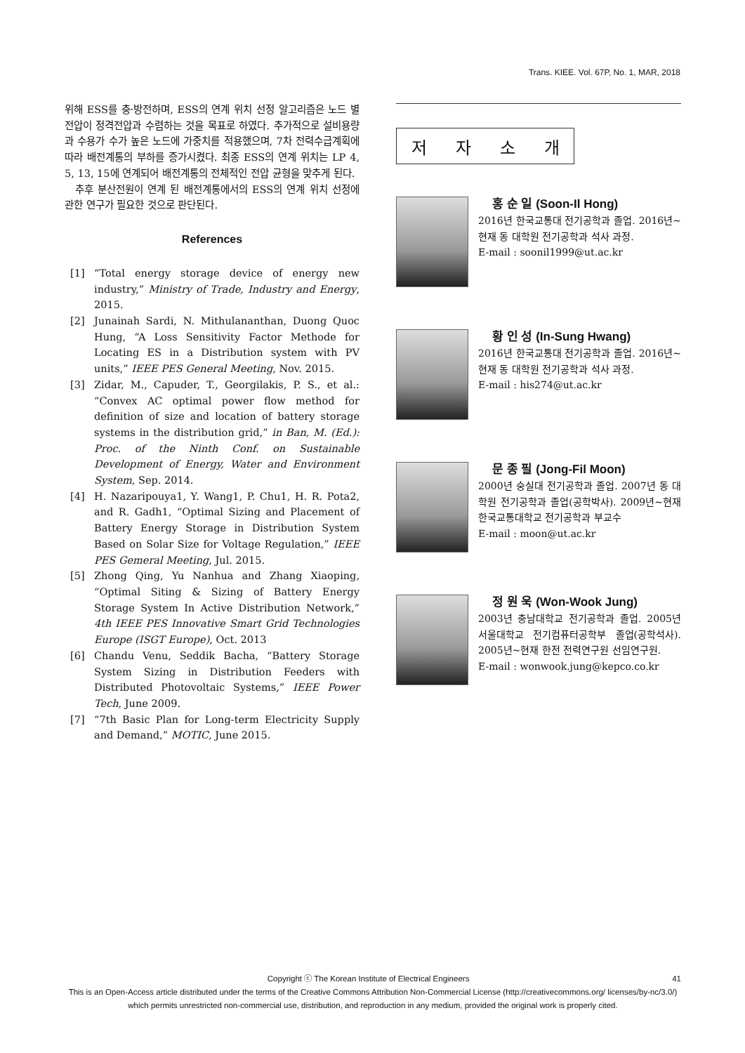Trans. KIEE. Vol. 67P, No. 1, MAR, 2018
위해 ESS를 충·방전하며, ESS의 연계 위치 선정 알고리즘은 노드 별 전압이 정격전압과 수렴하는 것을 목표로 하였다. 추가적으로 설비용량과 수용가 수가 높은 노드에 가중치를 적용했으며, 7차 전력수급계획에 따라 배전계통의 부하를 증가시켰다. 최종 ESS의 연계 위치는 LP 4, 5, 13, 15에 연계되어 배전계통의 전체적인 전압 균형을 맞추게 된다.
추후 분산전원이 연계 된 배전계통에서의 ESS의 연계 위치 선정에 관한 연구가 필요한 것으로 판단된다.
References
[1] “Total energy storage device of energy new industry,” Ministry of Trade, Industry and Energy, 2015.
[2] Junainah Sardi, N. Mithulananthan, Duong Quoc Hung, “A Loss Sensitivity Factor Methode for Locating ES in a Distribution system with PV units,” IEEE PES General Meeting, Nov. 2015.
[3] Zidar, M., Capuder, T., Georgilakis, P. S., et al.: “Convex AC optimal power flow method for definition of size and location of battery storage systems in the distribution grid,” in Ban, M. (Ed.): Proc. of the Ninth Conf. on Sustainable Development of Energy, Water and Environment System, Sep. 2014.
[4] H. Nazaripouya1, Y. Wang1, P. Chu1, H. R. Pota2, and R. Gadh1, “Optimal Sizing and Placement of Battery Energy Storage in Distribution System Based on Solar Size for Voltage Regulation,” IEEE PES Gemeral Meeting, Jul. 2015.
[5] Zhong Qing, Yu Nanhua and Zhang Xiaoping, “Optimal Siting & Sizing of Battery Energy Storage System In Active Distribution Network,” 4th IEEE PES Innovative Smart Grid Technologies Europe (ISGT Europe), Oct. 2013
[6] Chandu Venu, Seddik Bacha, “Battery Storage System Sizing in Distribution Feeders with Distributed Photovoltaic Systems,” IEEE Power Tech, June 2009.
[7] “7th Basic Plan for Long-term Electricity Supply and Demand,” MOTIC, June 2015.
저 자 소 개
홍 순 일 (Soon-Il Hong)
2016년 한국교통대 전기공학과 졸업. 2016년~현재 동 대학원 전기공학과 석사 과정.
E-mail : soonil1999@ut.ac.kr
황 인 성 (In-Sung Hwang)
2016년 한국교통대 전기공학과 졸업. 2016년~현재 동 대학원 전기공학과 석사 과정.
E-mail : his274@ut.ac.kr
문 종 필 (Jong-Fil Moon)
2000년 숭실대 전기공학과 졸업. 2007년 동 대학원 전기공학과 졸업(공학박사). 2009년~현재 한국교통대학교 전기공학과 부교수
E-mail : moon@ut.ac.kr
정 원 욱 (Won-Wook Jung)
2003년 충남대학교 전기공학과 졸업. 2005년 서울대학교 전기컴퓨터공학부 졸업(공학석사). 2005년~현재 한전 전력연구원 선임연구원.
E-mail : wonwook.jung@kepco.co.kr
Copyright ⓒ The Korean Institute of Electrical Engineers 41
This is an Open-Access article distributed under the terms of the Creative Commons Attribution Non-Commercial License (http://creativecommons.org/ licenses/by-nc/3.0/) which permits unrestricted non-commercial use, distribution, and reproduction in any medium, provided the original work is properly cited.